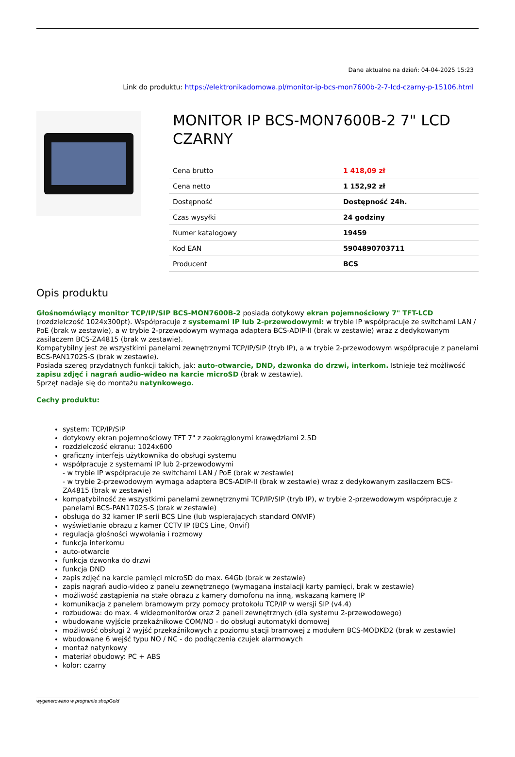Dane aktualne na dzień: 04-04-2025 15:23
Link do produktu: https://elektronikadomowa.pl/monitor-ip-bcs-mon7600b-2-7-lcd-czarny-p-15106.html
MONITOR IP BCS-MON7600B-2 7" LCD CZARNY
| Cena brutto | 1 418,09 zł |
| Cena netto | 1 152,92 zł |
| Dostępność | Dostępność 24h. |
| Czas wysyłki | 24 godziny |
| Numer katalogowy | 19459 |
| Kod EAN | 5904890703711 |
| Producent | BCS |
Opis produktu
Głośnomówiący monitor TCP/IP/SIP BCS-MON7600B-2 posiada dotykowy ekran pojemnościowy 7" TFT-LCD (rozdzielczość 1024x300pt). Współpracuje z systemami IP lub 2-przewodowymi: w trybie IP współpracuje ze switchami LAN / PoE (brak w zestawie), a w trybie 2-przewodowym wymaga adaptera BCS-ADIP-II (brak w zestawie) wraz z dedykowanym zasilaczem BCS-ZA4815 (brak w zestawie).
Kompatybilny jest ze wszystkimi panelami zewnętrznymi TCP/IP/SIP (tryb IP), a w trybie 2-przewodowym współpracuje z panelami BCS-PAN1702S-S (brak w zestawie).
Posiada szereg przydatnych funkcji takich, jak: auto-otwarcie, DND, dzwonka do drzwi, interkom. Istnieje też możliwość zapisu zdjęć i nagrań audio-wideo na karcie microSD (brak w zestawie).
Sprzęt nadaje się do montażu natynkowego.
Cechy produktu:
system: TCP/IP/SIP
dotykowy ekran pojemnościowy TFT 7" z zaokrąglonymi krawędziami 2.5D
rozdzielczość ekranu: 1024x600
graficzny interfejs użytkownika do obsługi systemu
współpracuje z systemami IP lub 2-przewodowymi
- w trybie IP współpracuje ze switchami LAN / PoE (brak w zestawie)
- w trybie 2-przewodowym wymaga adaptera BCS-ADIP-II (brak w zestawie) wraz z dedykowanym zasilaczem BCS-ZA4815 (brak w zestawie)
kompatybilność ze wszystkimi panelami zewnętrznymi TCP/IP/SIP (tryb IP), w trybie 2-przewodowym współpracuje z panelami BCS-PAN1702S-S (brak w zestawie)
obsługa do 32 kamer IP serii BCS Line (lub wspierających standard ONVIF)
wyświetlanie obrazu z kamer CCTV IP (BCS Line, Onvif)
regulacja głośności wywołania i rozmowy
funkcja interkomu
auto-otwarcie
funkcja dzwonka do drzwi
funkcja DND
zapis zdjęć na karcie pamięci microSD do max. 64Gb (brak w zestawie)
zapis nagrań audio-video z panelu zewnętrznego (wymagana instalacji karty pamięci, brak w zestawie)
możliwość zastąpienia na stałe obrazu z kamery domofonu na inną, wskazaną kamerę IP
komunikacja z panelem bramowym przy pomocy protokołu TCP/IP w wersji SIP (v4.4)
rozbudowa: do max. 4 wideomonitorów oraz 2 paneli zewnętrznych (dla systemu 2-przewodowego)
wbudowane wyjście przekaźnikowe COM/NO - do obsługi automatyki domowej
możliwość obsługi 2 wyjść przekaźnikowych z poziomu stacji bramowej z modułem BCS-MODKD2 (brak w zestawie)
wbudowane 6 wejść typu NO / NC - do podłączenia czujek alarmowych
montaż natynkowy
materiał obudowy: PC + ABS
kolor: czarny
wygenerowano w programie shopGold